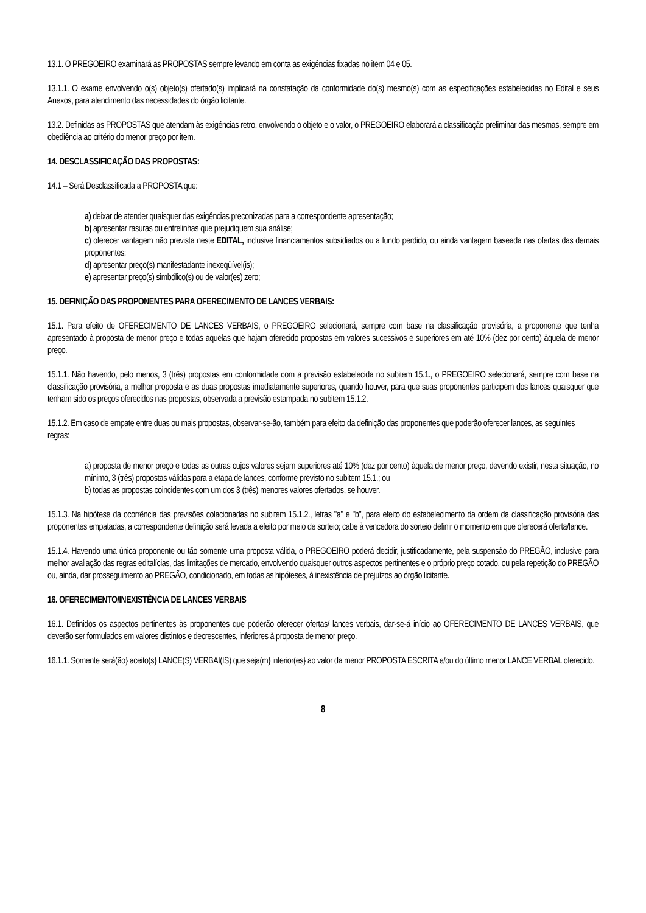13.1. O PREGOEIRO examinará as PROPOSTAS sempre levando em conta as exigências fixadas no item 04 e 05.
13.1.1. O exame envolvendo o(s) objeto(s) ofertado(s) implicará na constatação da conformidade do(s) mesmo(s) com as especificações estabelecidas no Edital e seus Anexos, para atendimento das necessidades do órgão licitante.
13.2. Definidas as PROPOSTAS que atendam às exigências retro, envolvendo o objeto e o valor, o PREGOEIRO elaborará a classificação preliminar das mesmas, sempre em obediência ao critério do menor preço por item.
14. DESCLASSIFICAÇÃO DAS PROPOSTAS:
14.1 – Será Desclassificada a PROPOSTA que:
a) deixar de atender quaisquer das exigências preconizadas para a correspondente apresentação;
b) apresentar rasuras ou entrelinhas que prejudiquem sua análise;
c) oferecer vantagem não prevista neste EDITAL, inclusive financiamentos subsidiados ou a fundo perdido, ou ainda vantagem baseada nas ofertas das demais proponentes;
d) apresentar preço(s) manifestadante inexeqüível(is);
e) apresentar preço(s) simbólico(s) ou de valor(es) zero;
15. DEFINIÇÃO DAS PROPONENTES PARA OFERECIMENTO DE LANCES VERBAIS:
15.1. Para efeito de OFERECIMENTO DE LANCES VERBAIS, o PREGOEIRO selecionará, sempre com base na classificação provisória, a proponente que tenha apresentado à proposta de menor preço e todas aquelas que hajam oferecido propostas em valores sucessivos e superiores em até 10% (dez por cento) àquela de menor preço.
15.1.1. Não havendo, pelo menos, 3 (três) propostas em conformidade com a previsão estabelecida no subitem 15.1., o PREGOEIRO selecionará, sempre com base na classificação provisória, a melhor proposta e as duas propostas imediatamente superiores, quando houver, para que suas proponentes participem dos lances quaisquer que tenham sido os preços oferecidos nas propostas, observada a previsão estampada no subitem 15.1.2.
15.1.2. Em caso de empate entre duas ou mais propostas, observar-se-ão, também para efeito da definição das proponentes que poderão oferecer lances, as seguintes regras:
a) proposta de menor preço e todas as outras cujos valores sejam superiores até 10% (dez por cento) àquela de menor preço, devendo existir, nesta situação, no mínimo, 3 (três) propostas válidas para a etapa de lances, conforme previsto no subitem 15.1.; ou
b) todas as propostas coincidentes com um dos 3 (três) menores valores ofertados, se houver.
15.1.3. Na hipótese da ocorrência das previsões colacionadas no subitem 15.1.2., letras "a" e "b", para efeito do estabelecimento da ordem da classificação provisória das proponentes empatadas, a correspondente definição será levada a efeito por meio de sorteio; cabe à vencedora do sorteio definir o momento em que oferecerá oferta/lance.
15.1.4. Havendo uma única proponente ou tão somente uma proposta válida, o PREGOEIRO poderá decidir, justificadamente, pela suspensão do PREGÃO, inclusive para melhor avaliação das regras editalícias, das limitações de mercado, envolvendo quaisquer outros aspectos pertinentes e o próprio preço cotado, ou pela repetição do PREGÃO ou, ainda, dar prosseguimento ao PREGÃO, condicionado, em todas as hipóteses, à inexistência de prejuízos ao órgão licitante.
16. OFERECIMENTO/INEXISTÊNCIA DE LANCES VERBAIS
16.1. Definidos os aspectos pertinentes às proponentes que poderão oferecer ofertas/ lances verbais, dar-se-á início ao OFERECIMENTO DE LANCES VERBAIS, que deverão ser formulados em valores distintos e decrescentes, inferiores à proposta de menor preço.
16.1.1. Somente será(ão} aceito(s} LANCE(S) VERBAI(IS) que seja(m} inferior(es} ao valor da menor PROPOSTA ESCRITA e/ou do último menor LANCE VERBAL oferecido.
8